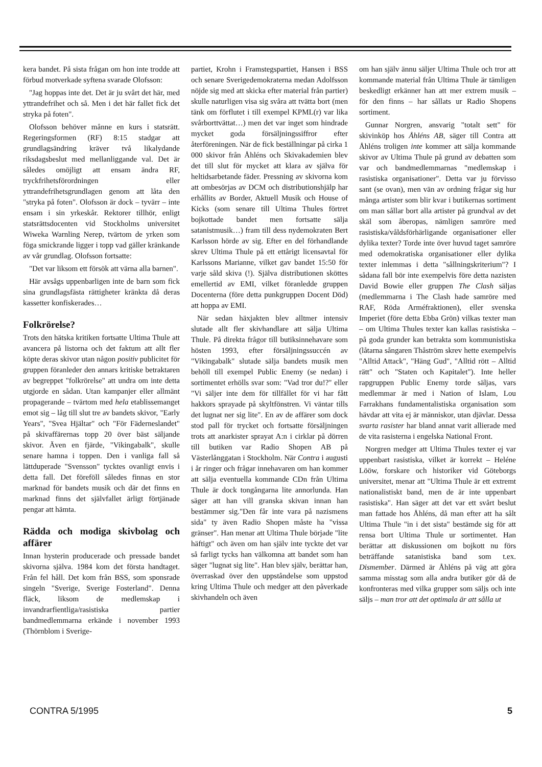kera bandet. På sista frågan om hon inte trodde att förbud motverkade syftena svarade Olofsson:
"Jag hoppas inte det. Det är ju svårt det här, med yttrandefrihet och så. Men i det här fallet fick det stryka på foten".
Olofsson behöver månne en kurs i statsrätt. Regeringsformen (RF) 8:15 stadgar att grundlagsändring kräver två likalydande riksdagsbeslut med mellanliggande val. Det är således omöjligt att ensam ändra RF, tryckfrihetsförordningen eller yttrandefrihetsgrundlagen genom att låta den "stryka på foten". Olofsson är dock – tyvärr – inte ensam i sin yrkeskår. Rektorer tillhör, enligt statsrättsdocenten vid Stockholms universitet Wiweka Warnling Nerep, tvärtom de yrken som föga smickrande ligger i topp vad gäller kränkande av vår grundlag. Olofsson fortsatte:
"Det var liksom ett försök att värna alla barnen".
Här avsågs uppenbarligen inte de barn som fick sina grundlagsfästa rättigheter kränkta då deras kassetter konfiskerades…
Folkrörelse?
Trots den hätska kritiken fortsatte Ultima Thule att avancera på listorna och det faktum att allt fler köpte deras skivor utan någon positiv publicitet för gruppen föranleder den annars kritiske betraktaren av begreppet "folkrörelse" att undra om inte detta utgjorde en sådan. Utan kampanjer eller allmänt propagerande – tvärtom med hela etablissemanget emot sig – låg till slut tre av bandets skivor, "Early Years", "Svea Hjältar" och "För Fäderneslandet" på skivaffärernas topp 20 över bäst säljande skivor. Även en fjärde, "Vikingabalk", skulle senare hamna i toppen. Den i vanliga fall så lättduperade "Svensson" tycktes ovanligt envis i detta fall. Det föreföll således finnas en stor marknad för bandets musik och där det finns en marknad finns det självfallet ärligt förtjänade pengar att hämta.
Rädda och modiga skivbolag och affärer
Innan hysterin producerade och pressade bandet skivorna själva. 1984 kom det första handtaget. Från fel håll. Det kom från BSS, som sponsrade singeln "Sverige, Sverige Fosterland". Denna fläck, liksom de medlemskap i invandrarfientliga/rasistiska partier bandmedlemmarna erkände i november 1993 (Thörnblom i Sverige-
partiet, Krohn i Framstegspartiet, Hansen i BSS och senare Sverigedemokraterna medan Adolfsson nöjde sig med att skicka efter material från partier) skulle naturligen visa sig svåra att tvätta bort (men tänk om förflutet i till exempel KPML(r) var lika svårborttvättat…) men det var inget som hindrade mycket goda försäljningssiffror efter återföreningen. När de fick beställningar på cirka 1 000 skivor från Åhléns och Skivakademien blev det till slut för mycket att klara av själva för heltidsarbetande fäder. Pressning av skivorna kom att ombesörjas av DCM och distributionshjälp har erhållits av Border, Aktuell Musik och House of Kicks (som senare till Ultima Thules förtret bojkottade bandet men fortsatte sälja satanistmusik…) fram till dess nydemokraten Bert Karlsson hörde av sig. Efter en del förhandlande skrev Ultima Thule på ett ettårigt licensavtal för Karlssons Marianne, vilket gav bandet 15:50 för varje såld skiva (!). Själva distributionen sköttes emellertid av EMI, vilket föranledde gruppen Docenterna (före detta punkgruppen Docent Död) att hoppa av EMI.
När sedan häxjakten blev alltmer intensiv slutade allt fler skivhandlare att sälja Ultima Thule. På direkta frågor till butiksinnehavare som hösten 1993, efter försäljningssuccén av "Vikingabalk" slutade sälja bandets musik men behöll till exempel Public Enemy (se nedan) i sortimentet erhölls svar som: "Vad tror du!?" eller "Vi säljer inte dem för tillfället för vi har fått hakkors sprayade på skyltfönstren. Vi väntar tills det lugnat ner sig lite". En av de affärer som dock stod pall för trycket och fortsatte försäljningen trots att anarkister sprayat A:n i cirklar på dörren till butiken var Radio Shopen AB på Västerlånggatan i Stockholm. När Contra i augusti i år ringer och frågar innehavaren om han kommer att sälja eventuella kommande CDn från Ultima Thule är dock tongångarna lite annorlunda. Han säger att han vill granska skivan innan han bestämmer sig."Den får inte vara på nazismens sida" ty även Radio Shopen måste ha "vissa gränser". Han menar att Ultima Thule började "lite häftigt" och även om han själv inte tyckte det var så farligt tycks han välkomna att bandet som han säger "lugnat sig lite". Han blev själv, berättar han, överraskad över den uppståndelse som uppstod kring Ultima Thule och medger att den påverkade skivhandeln och även
om han själv ännu säljer Ultima Thule och tror att kommande material från Ultima Thule är tämligen beskedligt erkänner han att mer extrem musik – för den finns – har sållats ur Radio Shopens sortiment.
Gunnar Norgren, ansvarig "totalt sett" för skivinköp hos Åhléns AB, säger till Contra att Åhléns troligen inte kommer att sälja kommande skivor av Ultima Thule på grund av debatten som var och bandmedlemmarnas "medlemskap i rasistiska organisationer". Detta var ju förvisso sant (se ovan), men vän av ordning frågar sig hur många artister som blir kvar i butikernas sortiment om man sållar bort alla artister på grundval av det skäl som åberopas, nämligen samröre med rasistiska/våldsförhärligande organisationer eller dylika texter? Torde inte över huvud taget samröre med odemokratiska organisationer eller dylika texter inlemmas i detta "sållningskriterium"? I sådana fall bör inte exempelvis före detta nazisten David Bowie eller gruppen The Clash säljas (medlemmarna i The Clash hade samröre med RAF, Röda Arméfraktionen), eller svenska Imperiet (före detta Ebba Grön) vilkas texter man – om Ultima Thules texter kan kallas rasistiska – på goda grunder kan betrakta som kommunistiska (låtarna sångaren Thåström skrev hette exempelvis "Alltid Attack", "Häng Gud", "Alltid rött – Alltid rätt" och "Staten och Kapitalet"). Inte heller rapgruppen Public Enemy torde säljas, vars medlemmar är med i Nation of Islam, Lou Farrakhans fundamentalistiska organisation som hävdar att vita ej är människor, utan djävlar. Dessa svarta rasister har bland annat varit allierade med de vita rasisterna i engelska National Front.
Norgren medger att Ultima Thules texter ej var uppenbart rasistiska, vilket är korrekt – Heléne Lööw, forskare och historiker vid Göteborgs universitet, menar att "Ultima Thule är ett extremt nationalistiskt band, men de är inte uppenbart rasistiska". Han säger att det var ett svårt beslut man fattade hos Åhléns, då man efter att ha sålt Ultima Thule "in i det sista" bestämde sig för att rensa bort Ultima Thule ur sortimentet. Han berättar att diskussionen om bojkott nu förs beträffande satanistiska band som t.ex. Dismember. Därmed är Åhléns på väg att göra samma misstag som alla andra butiker gör då de konfronteras med vilka grupper som säljs och inte säljs – man tror att det optimala är att sålla ut
CONTRA 5/1995 5